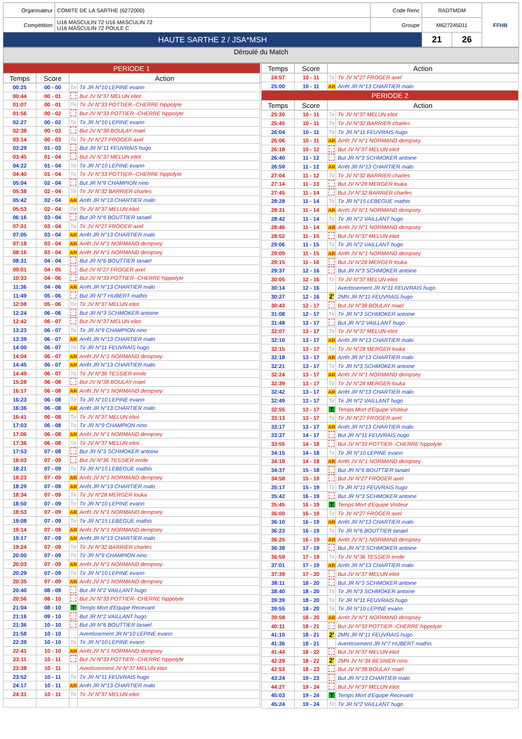| Organisateur | COMITE DE LA SARTHE (6272000) | Code Renc | RADTMDM | | FFHB |
| Compétition | U16 MASCULIN 72 U16 MASCULIN 72 U16 MASCULIN 72 POULE C | Groupe | M627245011 | | |
| HAUTE SARTHE 2 / JSA*MSH | | | 21 | 26 | |
Déroulé du Match
| PERIODE 1 | | | |
| --- | --- | --- | --- |
| Temps | Score | Action | |
| 00:25 | 00 - 00 | Tir | Tir JR N°10 LEPINE evann |
| 00:44 | 00 - 01 | | But JV N°37 MELUN eliot |
| 01:07 | 00 - 01 | Tir | Tir JV N°33 POTTIER--CHERRE hippolyte |
| 01:56 | 00 - 02 | | But JV N°33 POTTIER--CHERRE hippolyte |
| 02:27 | 00 - 02 | Tir | Tir JR N°10 LEPINE evann |
| 02:38 | 00 - 03 | | But JV N°38 BOULAY mael |
| 03:14 | 00 - 03 | Tir | Tir JV N°27 FROGER axel |
| 03:29 | 01 - 03 | | But JR N°11 FEUVRAIS hugo |
| 03:45 | 01 - 04 | | But JV N°37 MELUN eliot |
| 04:22 | 01 - 04 | Tir | Tir JR N°10 LEPINE evann |
| 04:40 | 01 - 04 | Tir | Tir JV N°33 POTTIER--CHERRE hippolyte |
| 05:04 | 02 - 04 | | But JR N°9 CHAMPION nino |
| 05:38 | 02 - 04 | Tir | Tir JV N°32 BARRIER charles |
| 05:42 | 02 - 04 | AR | Arrêt JR N°13 CHARTIER malo |
| 05:53 | 02 - 04 | Tir | Tir JV N°37 MELUN eliot |
| 06:16 | 03 - 04 | | But JR N°6 BOUTTIER tanael |
| 07:01 | 03 - 04 | Tir | Tir JV N°27 FROGER axel |
| 07:05 | 03 - 04 | AR | Arrêt JR N°13 CHARTIER malo |
| 07:18 | 03 - 04 | AR | Arrêt JV N°1 NORMAND dempsey |
| 08:16 | 03 - 04 | AR | Arrêt JV N°1 NORMAND dempsey |
| 08:31 | 04 - 04 | | But JR N°6 BOUTTIER tanael |
| 09:01 | 04 - 05 | | But JV N°27 FROGER axel |
| 10:33 | 04 - 06 | | But JV N°33 POTTIER--CHERRE hippolyte |
| 11:36 | 04 - 06 | AR | Arrêt JR N°13 CHARTIER malo |
| 11:49 | 05 - 06 | | But JR N°7 HUBERT mathis |
| 12:08 | 05 - 06 | Tir | Tir JV N°37 MELUN eliot |
| 12:24 | 06 - 06 | | But JR N°3 SCHMOKER antoine |
| 12:42 | 06 - 07 | | But JV N°37 MELUN eliot |
| 13:23 | 06 - 07 | Tir | Tir JR N°9 CHAMPION nino |
| 13:39 | 06 - 07 | AR | Arrêt JR N°13 CHARTIER malo |
| 14:00 | 06 - 07 | Tir | Tir JR N°11 FEUVRAIS hugo |
| 14:04 | 06 - 07 | AR | Arrêt JV N°1 NORMAND dempsey |
| 14:45 | 06 - 07 | AR | Arrêt JR N°13 CHARTIER malo |
| 14:49 | 06 - 07 | Tir | Tir JV N°36 TESSIER emile |
| 15:28 | 06 - 08 | | But JV N°38 BOULAY mael |
| 16:17 | 06 - 08 | AR | Arrêt JV N°1 NORMAND dempsey |
| 16:23 | 06 - 08 | Tir | Tir JR N°10 LEPINE evann |
| 16:36 | 06 - 08 | AR | Arrêt JR N°13 CHARTIER malo |
| 16:41 | 06 - 08 | Tir | Tir JV N°37 MELUN eliot |
| 17:03 | 06 - 08 | Tir | Tir JR N°9 CHAMPION nino |
| 17:06 | 06 - 08 | AR | Arrêt JV N°1 NORMAND dempsey |
| 17:36 | 06 - 08 | Tir | Tir JV N°37 MELUN eliot |
| 17:53 | 07 - 08 | | But JR N°3 SCHMOKER antoine |
| 18:03 | 07 - 09 | | But JV N°36 TESSIER emile |
| 18:21 | 07 - 09 | Tir | Tir JR N°15 LEBEGUE mathis |
| 18:23 | 07 - 09 | AR | Arrêt JV N°1 NORMAND dempsey |
| 18:29 | 07 - 09 | AR | Arrêt JR N°13 CHARTIER malo |
| 18:34 | 07 - 09 | Tir | Tir JV N°28 MERGER louka |
| 18:50 | 07 - 09 | Tir | Tir JR N°10 LEPINE evann |
| 18:53 | 07 - 09 | AR | Arrêt JV N°1 NORMAND dempsey |
| 19:08 | 07 - 09 | Tir | Tir JR N°15 LEBEGUE mathis |
| 19:14 | 07 - 09 | AR | Arrêt JV N°1 NORMAND dempsey |
| 19:17 | 07 - 09 | AR | Arrêt JR N°13 CHARTIER malo |
| 19:24 | 07 - 09 | Tir | Tir JV N°32 BARRIER charles |
| 20:00 | 07 - 09 | Tir | Tir JR N°9 CHAMPION nino |
| 20:03 | 07 - 09 | AR | Arrêt JV N°1 NORMAND dempsey |
| 20:29 | 07 - 09 | Tir | Tir JR N°10 LEPINE evann |
| 20:35 | 07 - 09 | AR | Arrêt JV N°1 NORMAND dempsey |
| 20:40 | 08 - 09 | | But JR N°2 VAILLANT hugo |
| 20:56 | 08 - 10 | | But JV N°33 POTTIER--CHERRE hippolyte |
| 21:04 | 08 - 10 | T | Temps Mort d'Equipe Recevant |
| 21:16 | 09 - 10 | | But JR N°2 VAILLANT hugo |
| 21:36 | 10 - 10 | | But JR N°6 BOUTTIER tanael |
| 21:58 | 10 - 10 | | Avertissement JR N°10 LEPINE evann |
| 22:39 | 10 - 10 | Tir | Tir JR N°10 LEPINE evann |
| 22:41 | 10 - 10 | AR | Arrêt JV N°1 NORMAND dempsey |
| 23:11 | 10 - 11 | | But JV N°33 POTTIER--CHERRE hippolyte |
| 23:38 | 10 - 11 | | Avertissement JV N°37 MELUN eliot |
| 23:52 | 10 - 11 | Tir | Tir JR N°11 FEUVRAIS hugo |
| 24:17 | 10 - 11 | AR | Arrêt JR N°13 CHARTIER malo |
| 24:31 | 10 - 11 | Tir | Tir JV N°37 MELUN eliot |
| Temps | Score | Action | |
| --- | --- | --- | --- |
| 24:57 | 10 - 11 | Tir | Tir JV N°27 FROGER axel |
| 25:00 | 10 - 11 | AR | Arrêt JR N°13 CHARTIER malo |
| PERIODE 2 | | | |
| Temps | Score | Action | |
| 25:30 | 10 - 11 | Tir | Tir JV N°37 MELUN eliot |
| 25:45 | 10 - 11 | Tir | Tir JV N°32 BARRIER charles |
| 26:04 | 10 - 11 | Tir | Tir JR N°11 FEUVRAIS hugo |
| 26:06 | 10 - 11 | AR | Arrêt JV N°1 NORMAND dempsey |
| 26:18 | 10 - 12 | | But JV N°37 MELUN eliot |
| 26:40 | 11 - 12 | | But JR N°3 SCHMOKER antoine |
| 26:59 | 11 - 12 | AR | Arrêt JR N°13 CHARTIER malo |
| 27:04 | 11 - 12 | Tir | Tir JV N°32 BARRIER charles |
| 27:14 | 11 - 13 | | But JV N°28 MERGER louka |
| 27:45 | 11 - 14 | | But JV N°32 BARRIER charles |
| 28:28 | 11 - 14 | Tir | Tir JR N°15 LEBEGUE mathis |
| 28:31 | 11 - 14 | AR | Arrêt JV N°1 NORMAND dempsey |
| 28:42 | 11 - 14 | Tir | Tir JR N°2 VAILLANT hugo |
| 28:46 | 11 - 14 | AR | Arrêt JV N°1 NORMAND dempsey |
| 28:52 | 11 - 15 | | But JV N°37 MELUN eliot |
| 29:06 | 11 - 15 | Tir | Tir JR N°2 VAILLANT hugo |
| 29:09 | 11 - 15 | AR | Arrêt JV N°1 NORMAND dempsey |
| 29:15 | 11 - 16 | | But JV N°28 MERGER louka |
| 29:37 | 12 - 16 | | But JR N°3 SCHMOKER antoine |
| 30:05 | 12 - 16 | Tir | Tir JV N°37 MELUN eliot |
| 30:14 | 12 - 16 | | Avertissement JR N°11 FEUVRAIS hugo |
| 30:27 | 12 - 16 | 2' | 2MN JR N°11 FEUVRAIS hugo |
| 30:43 | 12 - 17 | | But JV N°38 BOULAY mael |
| 31:08 | 12 - 17 | Tir | Tir JR N°3 SCHMOKER antoine |
| 31:48 | 13 - 17 | | But JR N°2 VAILLANT hugo |
| 32:07 | 13 - 17 | Tir | Tir JV N°37 MELUN eliot |
| 32:10 | 13 - 17 | AR | Arrêt JR N°13 CHARTIER malo |
| 32:15 | 13 - 17 | Tir | Tir JV N°28 MERGER louka |
| 32:18 | 13 - 17 | AR | Arrêt JR N°13 CHARTIER malo |
| 32:21 | 13 - 17 | Tir | Tir JR N°3 SCHMOKER antoine |
| 32:24 | 13 - 17 | AR | Arrêt JV N°1 NORMAND dempsey |
| 32:39 | 13 - 17 | Tir | Tir JV N°28 MERGER louka |
| 32:42 | 13 - 17 | AR | Arrêt JR N°13 CHARTIER malo |
| 32:49 | 13 - 17 | Tir | Tir JR N°2 VAILLANT hugo |
| 32:55 | 13 - 17 | T | Temps Mort d'Equipe Visiteur |
| 33:13 | 13 - 17 | Tir | Tir JV N°27 FROGER axel |
| 33:17 | 13 - 17 | AR | Arrêt JR N°13 CHARTIER malo |
| 33:37 | 14 - 17 | | But JR N°11 FEUVRAIS hugo |
| 33:55 | 14 - 18 | | But JV N°33 POTTIER--CHERRE hippolyte |
| 34:15 | 14 - 18 | Tir | Tir JR N°10 LEPINE evann |
| 34:18 | 14 - 18 | AR | Arrêt JV N°1 NORMAND dempsey |
| 34:37 | 15 - 18 | | But JR N°6 BOUTTIER tanael |
| 34:58 | 15 - 19 | | But JV N°27 FROGER axel |
| 35:17 | 15 - 19 | Tir | Tir JR N°11 FEUVRAIS hugo |
| 35:42 | 16 - 19 | | But JR N°3 SCHMOKER antoine |
| 35:45 | 16 - 19 | T | Temps Mort d'Equipe Visiteur |
| 36:00 | 16 - 19 | Tir | Tir JV N°27 FROGER axel |
| 36:10 | 16 - 19 | AR | Arrêt JR N°13 CHARTIER malo |
| 36:23 | 16 - 19 | Tir | Tir JR N°6 BOUTTIER tanael |
| 36:25 | 16 - 19 | AR | Arrêt JV N°1 NORMAND dempsey |
| 36:38 | 17 - 19 | | But JR N°3 SCHMOKER antoine |
| 36:59 | 17 - 19 | Tir | Tir JV N°36 TESSIER emile |
| 37:01 | 17 - 19 | AR | Arrêt JR N°13 CHARTIER malo |
| 37:39 | 17 - 20 | | But JV N°37 MELUN eliot |
| 38:11 | 18 - 20 | | But JR N°3 SCHMOKER antoine |
| 38:40 | 18 - 20 | Tir | Tir JR N°3 SCHMOKER antoine |
| 39:39 | 18 - 20 | Tir | Tir JR N°11 FEUVRAIS hugo |
| 39:55 | 18 - 20 | Tir | Tir JR N°10 LEPINE evann |
| 39:58 | 18 - 20 | AR | Arrêt JV N°1 NORMAND dempsey |
| 40:11 | 18 - 21 | | But JV N°33 POTTIER--CHERRE hippolyte |
| 41:10 | 18 - 21 | 2' | 2MN JR N°11 FEUVRAIS hugo |
| 41:36 | 18 - 21 | | Avertissement JR N°7 HUBERT mathis |
| 41:44 | 18 - 22 | | But JV N°37 MELUN eliot |
| 42:29 | 18 - 22 | 2' | 2MN JV N°34 BESNIER nino |
| 42:53 | 18 - 23 | | But JV N°38 BOULAY mael |
| 43:24 | 19 - 23 | | But JR N°13 CHARTIER malo |
| 44:27 | 19 - 24 | | But JV N°37 MELUN eliot |
| 45:03 | 19 - 24 | T | Temps Mort d'Equipe Recevant |
| 45:24 | 19 - 24 | Tir | Tir JR N°2 VAILLANT hugo |